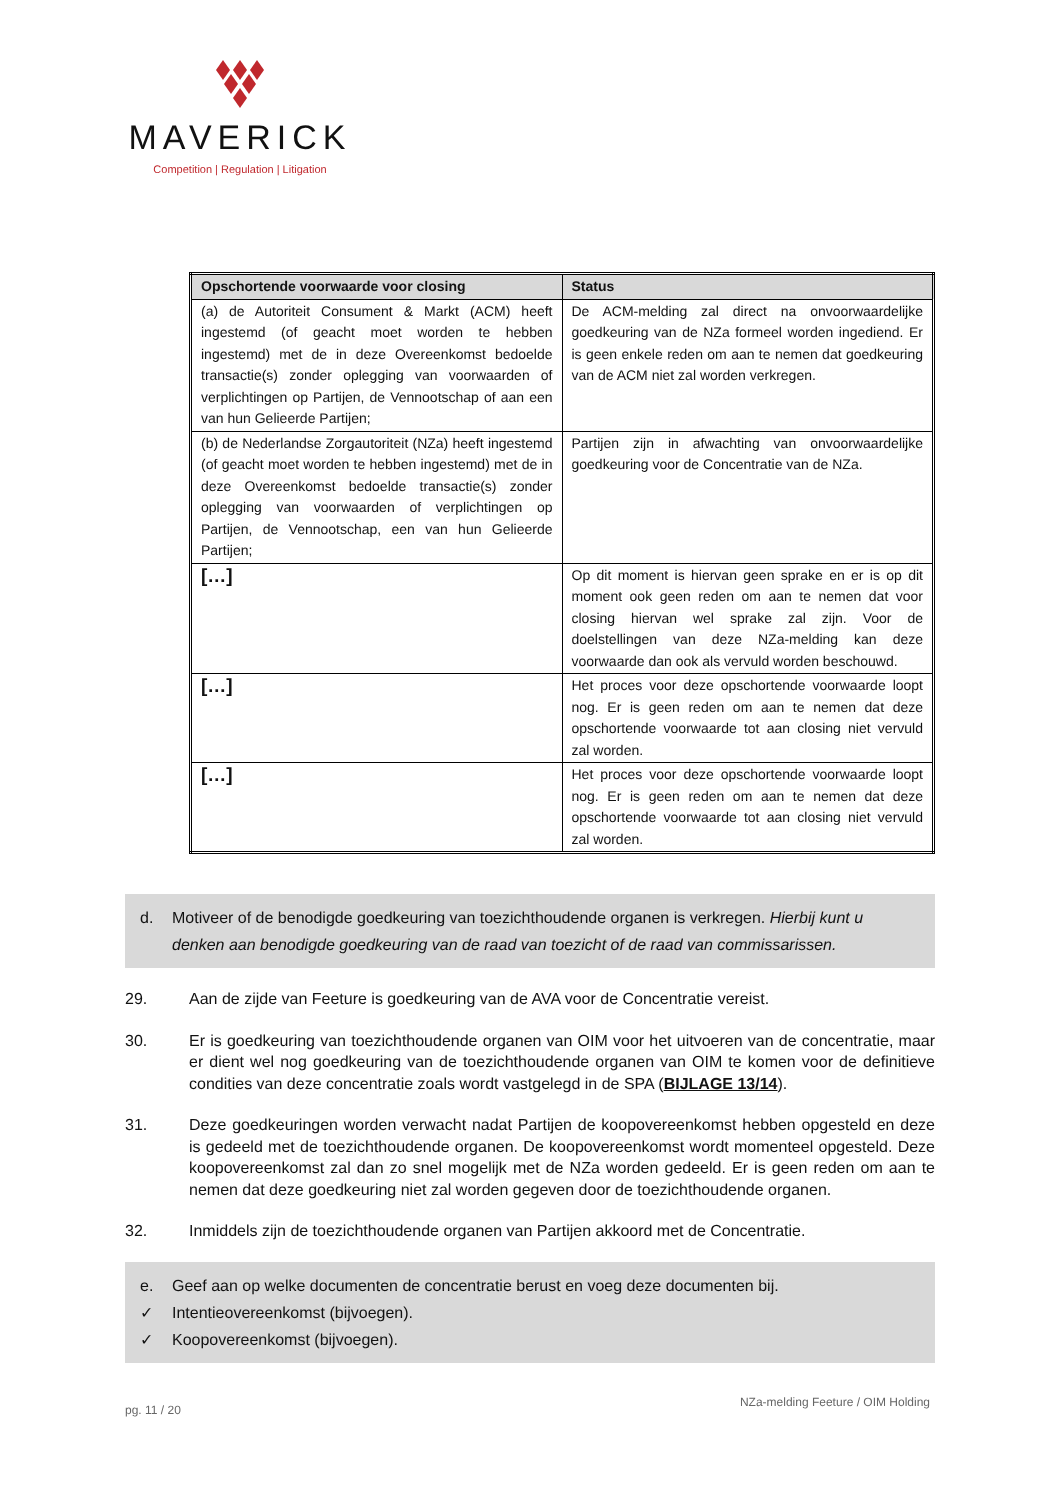MAVERICK
Competition | Regulation | Litigation
| Opschortende voorwaarde voor closing | Status |
| --- | --- |
| (a) de Autoriteit Consument & Markt (ACM) heeft ingestemd (of geacht moet worden te hebben ingestemd) met de in deze Overeenkomst bedoelde transactie(s) zonder oplegging van voorwaarden of verplichtingen op Partijen, de Vennootschap of aan een van hun Gelieerde Partijen; | De ACM-melding zal direct na onvoorwaardelijke goedkeuring van de NZa formeel worden ingediend. Er is geen enkele reden om aan te nemen dat goedkeuring van de ACM niet zal worden verkregen. |
| (b) de Nederlandse Zorgautoriteit (NZa) heeft ingestemd (of geacht moet worden te hebben ingestemd) met de in deze Overeenkomst bedoelde transactie(s) zonder oplegging van voorwaarden of verplichtingen op Partijen, de Vennootschap, een van hun Gelieerde Partijen; | Partijen zijn in afwachting van onvoorwaardelijke goedkeuring voor de Concentratie van de NZa. |
| […] | Op dit moment is hiervan geen sprake en er is op dit moment ook geen reden om aan te nemen dat voor closing hiervan wel sprake zal zijn. Voor de doelstellingen van deze NZa-melding kan deze voorwaarde dan ook als vervuld worden beschouwd. |
| […] | Het proces voor deze opschortende voorwaarde loopt nog. Er is geen reden om aan te nemen dat deze opschortende voorwaarde tot aan closing niet vervuld zal worden. |
| […] | Het proces voor deze opschortende voorwaarde loopt nog. Er is geen reden om aan te nemen dat deze opschortende voorwaarde tot aan closing niet vervuld zal worden. |
d. Motiveer of de benodigde goedkeuring van toezichthoudende organen is verkregen. Hierbij kunt u denken aan benodigde goedkeuring van de raad van toezicht of de raad van commissarissen.
29. Aan de zijde van Feeture is goedkeuring van de AVA voor de Concentratie vereist.
30. Er is goedkeuring van toezichthoudende organen van OIM voor het uitvoeren van de concentratie, maar er dient wel nog goedkeuring van de toezichthoudende organen van OIM te komen voor de definitieve condities van deze concentratie zoals wordt vastgelegd in de SPA (BIJLAGE 13/14).
31. Deze goedkeuringen worden verwacht nadat Partijen de koopovereenkomst hebben opgesteld en deze is gedeeld met de toezichthoudende organen. De koopovereenkomst wordt momenteel opgesteld. Deze koopovereenkomst zal dan zo snel mogelijk met de NZa worden gedeeld. Er is geen reden om aan te nemen dat deze goedkeuring niet zal worden gegeven door de toezichthoudende organen.
32. Inmiddels zijn de toezichthoudende organen van Partijen akkoord met de Concentratie.
e. Geef aan op welke documenten de concentratie berust en voeg deze documenten bij.
✓ Intentieovereenkomst (bijvoegen).
✓ Koopovereenkomst (bijvoegen).
pg. 11 / 20 NZa-melding Feeture / OIM Holding